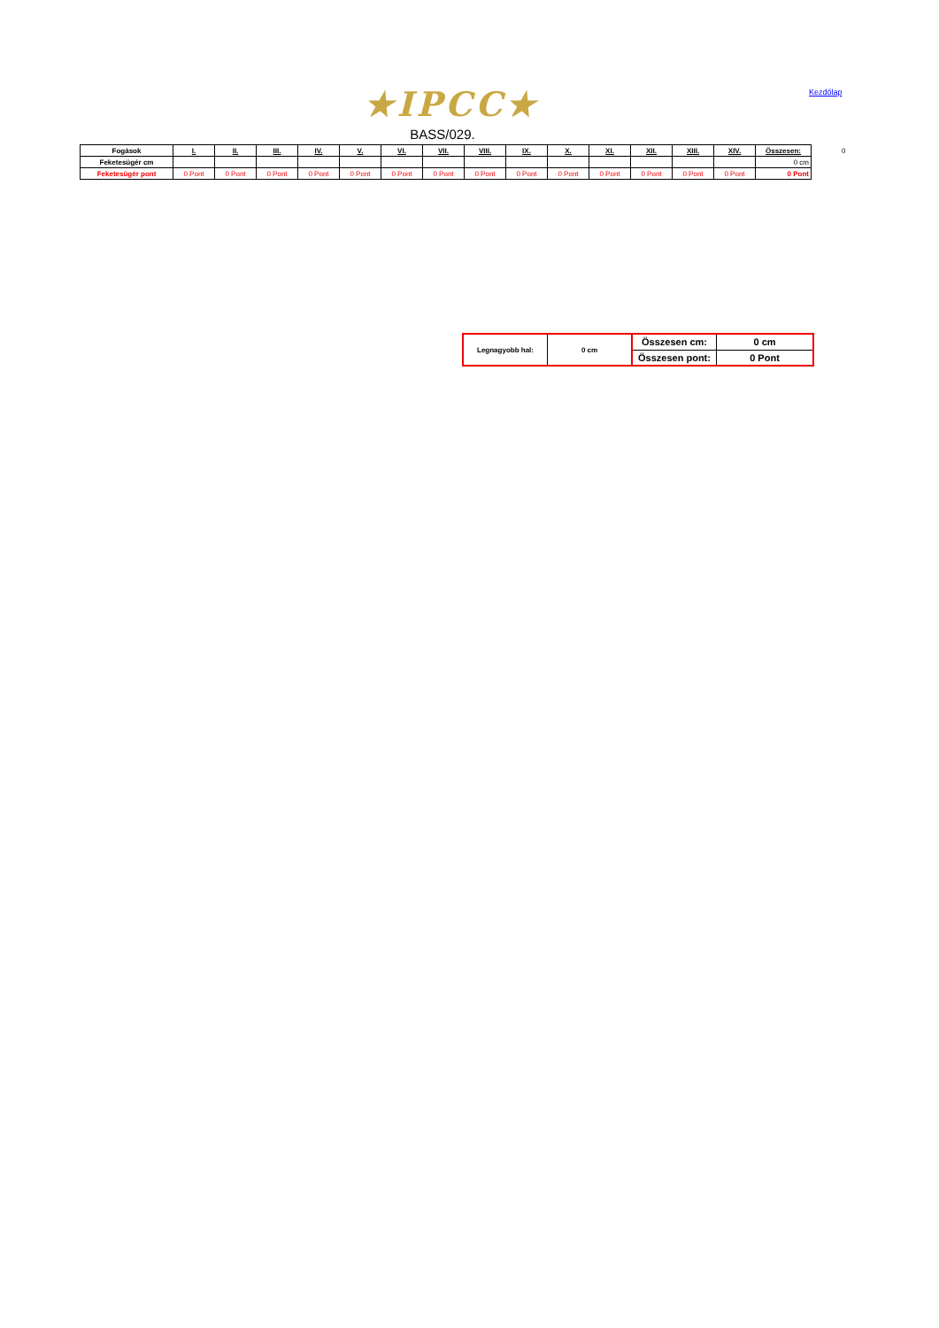★IPCC★ Kezdőlap
BASS/029.
| Fogások | I. | II. | III. | IV. | V. | VI. | VII. | VIII. | IX. | X. | XI. | XII. | XIII. | XIV. | Összesen: |
| --- | --- | --- | --- | --- | --- | --- | --- | --- | --- | --- | --- | --- | --- | --- | --- |
| Feketesügér cm | | | | | | | | | | | | | | | 0 cm |
| Feketesügér pont | 0 Pont | 0 Pont | 0 Pont | 0 Pont | 0 Pont | 0 Pont | 0 Pont | 0 Pont | 0 Pont | 0 Pont | 0 Pont | 0 Pont | 0 Pont | 0 Pont | 0 Pont |
0
| Legnagyobb hal: | 0 cm | Összesen cm: | 0 cm |
| | | Összesen pont: | 0 Pont |